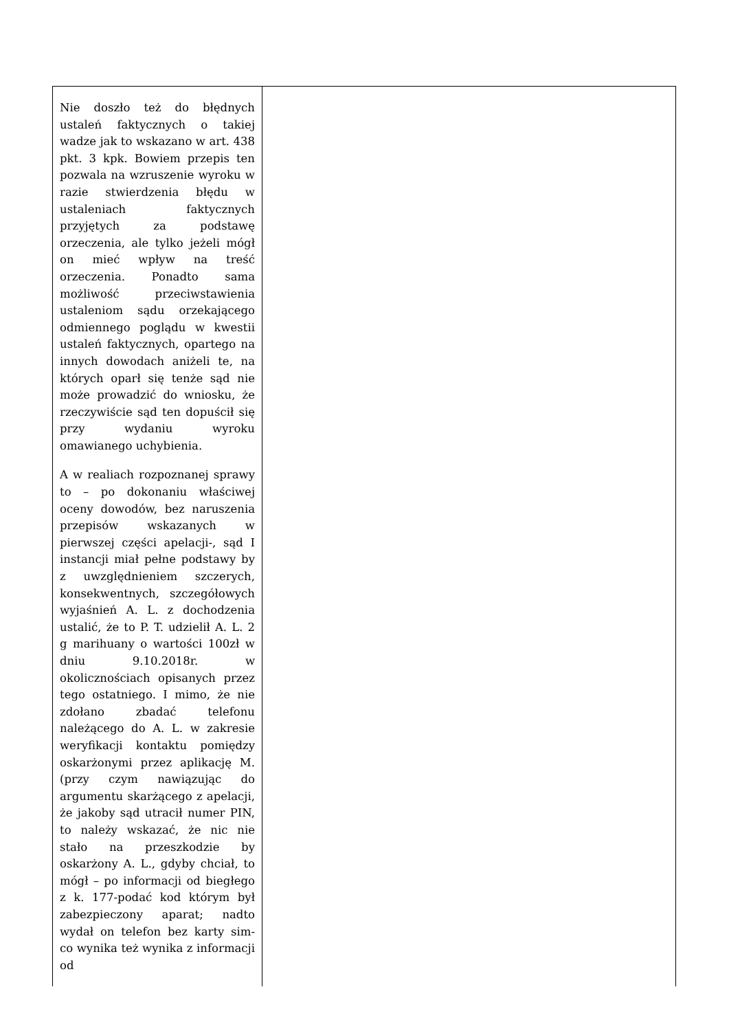| Nie doszło też do błędnych ustaleń faktycznych o takiej wadze jak to wskazano w art. 438 pkt. 3 kpk. Bowiem przepis ten pozwala na wzruszenie wyroku w razie stwierdzenia błędu w ustaleniach faktycznych przyjętych za podstawę orzeczenia, ale tylko jeżeli mógł on mieć wpływ na treść orzeczenia. Ponadto sama możliwość przeciwstawienia ustaleniom sądu orzekającego odmiennego poglądu w kwestii ustaleń faktycznych, opartego na innych dowodach aniżeli te, na których oparł się tenże sąd nie może prowadzić do wniosku, że rzeczywiście sąd ten dopuścił się przy wydaniu wyroku omawianego uchybienia. A w realiach rozpoznanej sprawy to – po dokonaniu właściwej oceny dowodów, bez naruszenia przepisów wskazanych w pierwszej części apelacji-, sąd I instancji miał pełne podstawy by z uwzględnieniem szczerych, konsekwentnych, szczegółowych wyjaśnień A. L. z dochodzenia ustalić, że to P. T. udzielił A. L. 2 g marihuany o wartości 100zł w dniu 9.10.2018r. w okolicznościach opisanych przez tego ostatniego. I mimo, że nie zdołano zbadać telefonu należącego do A. L. w zakresie weryfikacji kontaktu pomiędzy oskarżonymi przez aplikację M. (przy czym nawiązując do argumentu skarżącego z apelacji, że jakoby sąd utracił numer PIN, to należy wskazać, że nic nie stało na przeszkodzie by oskarżony A. L., gdyby chciał, to mógł – po informacji od biegłego z k. 177-podać kod którym był zabezpieczony aparat; nadto wydał on telefon bez karty sim- co wynika też wynika z informacji od | |